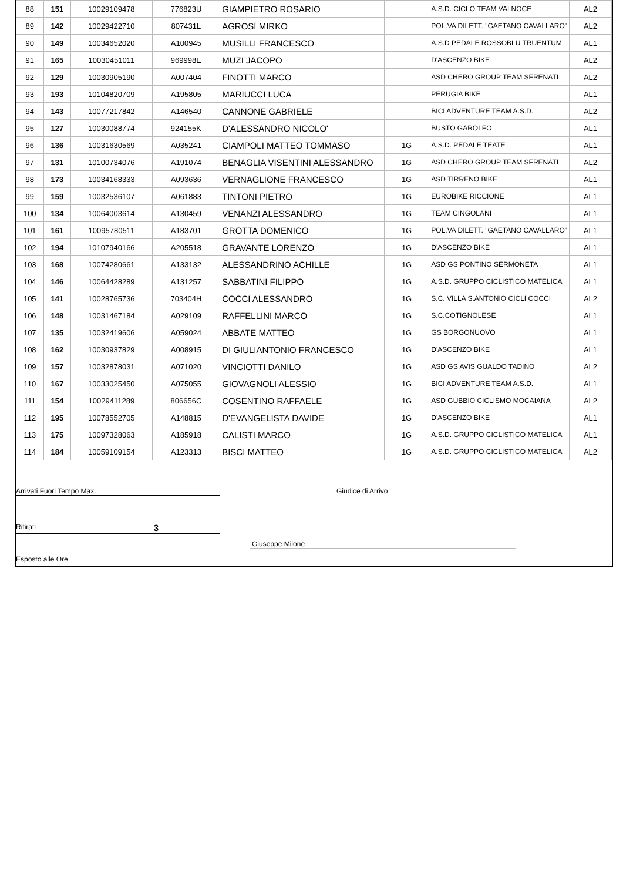| 88 | 151 | 10029109478 | 776823U | GIAMPIETRO ROSARIO | | A.S.D. CICLO TEAM VALNOCE | AL2 |
| 89 | 142 | 10029422710 | 807431L | AGROSÌ MIRKO | | POL.VA DILETT. "GAETANO CAVALLARO" | AL2 |
| 90 | 149 | 10034652020 | A100945 | MUSILLI FRANCESCO | | A.S.D PEDALE ROSSOBLU TRUENTUM | AL1 |
| 91 | 165 | 10030451011 | 969998E | MUZI JACOPO | | D'ASCENZO BIKE | AL2 |
| 92 | 129 | 10030905190 | A007404 | FINOTTI MARCO | | ASD CHERO GROUP TEAM SFRENATI | AL2 |
| 93 | 193 | 10104820709 | A195805 | MARIUCCI LUCA | | PERUGIA BIKE | AL1 |
| 94 | 143 | 10077217842 | A146540 | CANNONE GABRIELE | | BICI ADVENTURE TEAM A.S.D. | AL2 |
| 95 | 127 | 10030088774 | 924155K | D'ALESSANDRO NICOLO' | | BUSTO GAROLFO | AL1 |
| 96 | 136 | 10031630569 | A035241 | CIAMPOLI MATTEO TOMMASO | 1G | A.S.D. PEDALE TEATE | AL1 |
| 97 | 131 | 10100734076 | A191074 | BENAGLIA VISENTINI ALESSANDRO | 1G | ASD CHERO GROUP TEAM SFRENATI | AL2 |
| 98 | 173 | 10034168333 | A093636 | VERNAGLIONE FRANCESCO | 1G | ASD TIRRENO BIKE | AL1 |
| 99 | 159 | 10032536107 | A061883 | TINTONI PIETRO | 1G | EUROBIKE RICCIONE | AL1 |
| 100 | 134 | 10064003614 | A130459 | VENANZI ALESSANDRO | 1G | TEAM CINGOLANI | AL1 |
| 101 | 161 | 10095780511 | A183701 | GROTTA DOMENICO | 1G | POL.VA DILETT. "GAETANO CAVALLARO" | AL1 |
| 102 | 194 | 10107940166 | A205518 | GRAVANTE LORENZO | 1G | D'ASCENZO BIKE | AL1 |
| 103 | 168 | 10074280661 | A133132 | ALESSANDRINO ACHILLE | 1G | ASD GS PONTINO SERMONETA | AL1 |
| 104 | 146 | 10064428289 | A131257 | SABBATINI FILIPPO | 1G | A.S.D. GRUPPO CICLISTICO MATELICA | AL1 |
| 105 | 141 | 10028765736 | 703404H | COCCI ALESSANDRO | 1G | S.C. VILLA S.ANTONIO CICLI COCCI | AL2 |
| 106 | 148 | 10031467184 | A029109 | RAFFELLINI MARCO | 1G | S.C.COTIGNOLESE | AL1 |
| 107 | 135 | 10032419606 | A059024 | ABBATE MATTEO | 1G | GS BORGONUOVO | AL1 |
| 108 | 162 | 10030937829 | A008915 | DI GIULIANTONIO FRANCESCO | 1G | D'ASCENZO BIKE | AL1 |
| 109 | 157 | 10032878031 | A071020 | VINCIOTTI DANILO | 1G | ASD GS AVIS GUALDO TADINO | AL2 |
| 110 | 167 | 10033025450 | A075055 | GIOVAGNOLI ALESSIO | 1G | BICI ADVENTURE TEAM A.S.D. | AL1 |
| 111 | 154 | 10029411289 | 806656C | COSENTINO RAFFAELE | 1G | ASD GUBBIO CICLISMO MOCAIANA | AL2 |
| 112 | 195 | 10078552705 | A148815 | D'EVANGELISTA DAVIDE | 1G | D'ASCENZO BIKE | AL1 |
| 113 | 175 | 10097328063 | A185918 | CALISTI MARCO | 1G | A.S.D. GRUPPO CICLISTICO MATELICA | AL1 |
| 114 | 184 | 10059109154 | A123313 | BISCI MATTEO | 1G | A.S.D. GRUPPO CICLISTICO MATELICA | AL2 |
Arrivati Fuori Tempo Max. Giudice di Arrivo
Ritirati 3
Giuseppe Milone
Esposto alle Ore